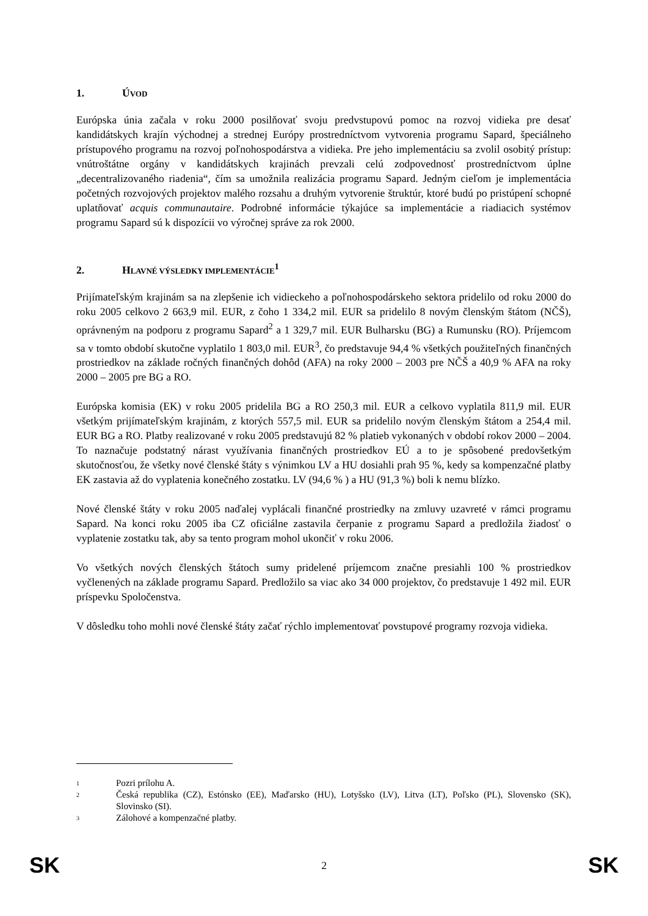1. ÚVOD
Európska únia začala v roku 2000 posilňovať svoju predvstupovú pomoc na rozvoj vidieka pre desať kandidátskych krajín východnej a strednej Európy prostredníctvom vytvorenia programu Sapard, špeciálneho prístupového programu na rozvoj poľnohospodárstva a vidieka. Pre jeho implementáciu sa zvolil osobitý prístup: vnútroštátne orgány v kandidátskych krajinách prevzali celú zodpovednosť prostredníctvom úplne „decentralizovaného riadenia“, čím sa umožnila realizácia programu Sapard. Jedným cieľom je implementácia početných rozvojových projektov malého rozsahu a druhým vytvorenie štruktúr, ktoré budú po pristúpení schopné uplatňovať acquis communautaire. Podrobné informácie týkajúce sa implementácie a riadiacich systémov programu Sapard sú k dispozícii vo výročnej správe za rok 2000.
2. HLAVNÉ VÝSLEDKY IMPLEMENTÁCIE<sup>1</sup>
Prijímateľským krajinám sa na zlepšenie ich vidieckeho a poľnohospodárskeho sektora pridelilo od roku 2000 do roku 2005 celkovo 2 663,9 mil. EUR, z čoho 1 334,2 mil. EUR sa pridelilo 8 novým členským štátom (NČŠ), oprávneným na podporu z programu Sapard<sup>2</sup> a 1 329,7 mil. EUR Bulharsku (BG) a Rumunsku (RO). Príjemcom sa v tomto období skutočne vyplatilo 1 803,0 mil. EUR<sup>3</sup>, čo predstavuje 94,4 % všetkých použiteľných finančných prostriedkov na základe ročných finančných dohôd (AFA) na roky 2000 – 2003 pre NČŠ a 40,9 % AFA na roky 2000 – 2005 pre BG a RO.
Európska komisia (EK) v roku 2005 pridelila BG a RO 250,3 mil. EUR a celkovo vyplatila 811,9 mil. EUR všetkým prijímateľským krajinám, z ktorých 557,5 mil. EUR sa pridelilo novým členským štátom a 254,4 mil. EUR BG a RO. Platby realizované v roku 2005 predstavujú 82 % platieb vykonaných v období rokov 2000 – 2004. To naznačuje podstatný nárast využívania finančných prostriedkov EÚ a to je spôsobené predovšetkým skutočnosťou, že všetky nové členské štáty s výnimkou LV a HU dosiahli prah 95 %, kedy sa kompenzačné platby EK zastavia až do vyplatenia konečného zostatku. LV (94,6 % ) a HU (91,3 %) boli k nemu blízko.
Nové členské štáty v roku 2005 naďalej vyplácali finančné prostriedky na zmluvy uzavreté v rámci programu Sapard. Na konci roku 2005 iba CZ oficiálne zastavila čerpanie z programu Sapard a predložila žiadosť o vyplatenie zostatku tak, aby sa tento program mohol ukončiť v roku 2006.
Vo všetkých nových členských štátoch sumy pridelené príjemcom značne presiahli 100 % prostriedkov vyčlenených na základe programu Sapard. Predložilo sa viac ako 34 000 projektov, čo predstavuje 1 492 mil. EUR príspevku Spoločenstva.
V dôsledku toho mohli nové členské štáty začať rýchlo implementovať povstupové programy rozvoja vidieka.
1 Pozri prílohu A.
2 Česká republika (CZ), Estónsko (EE), Maďarsko (HU), Lotyšsko (LV), Litva (LT), Poľsko (PL), Slovensko (SK), Slovinsko (SI).
3 Zálohové a kompenzačné platby.
SK 2 SK